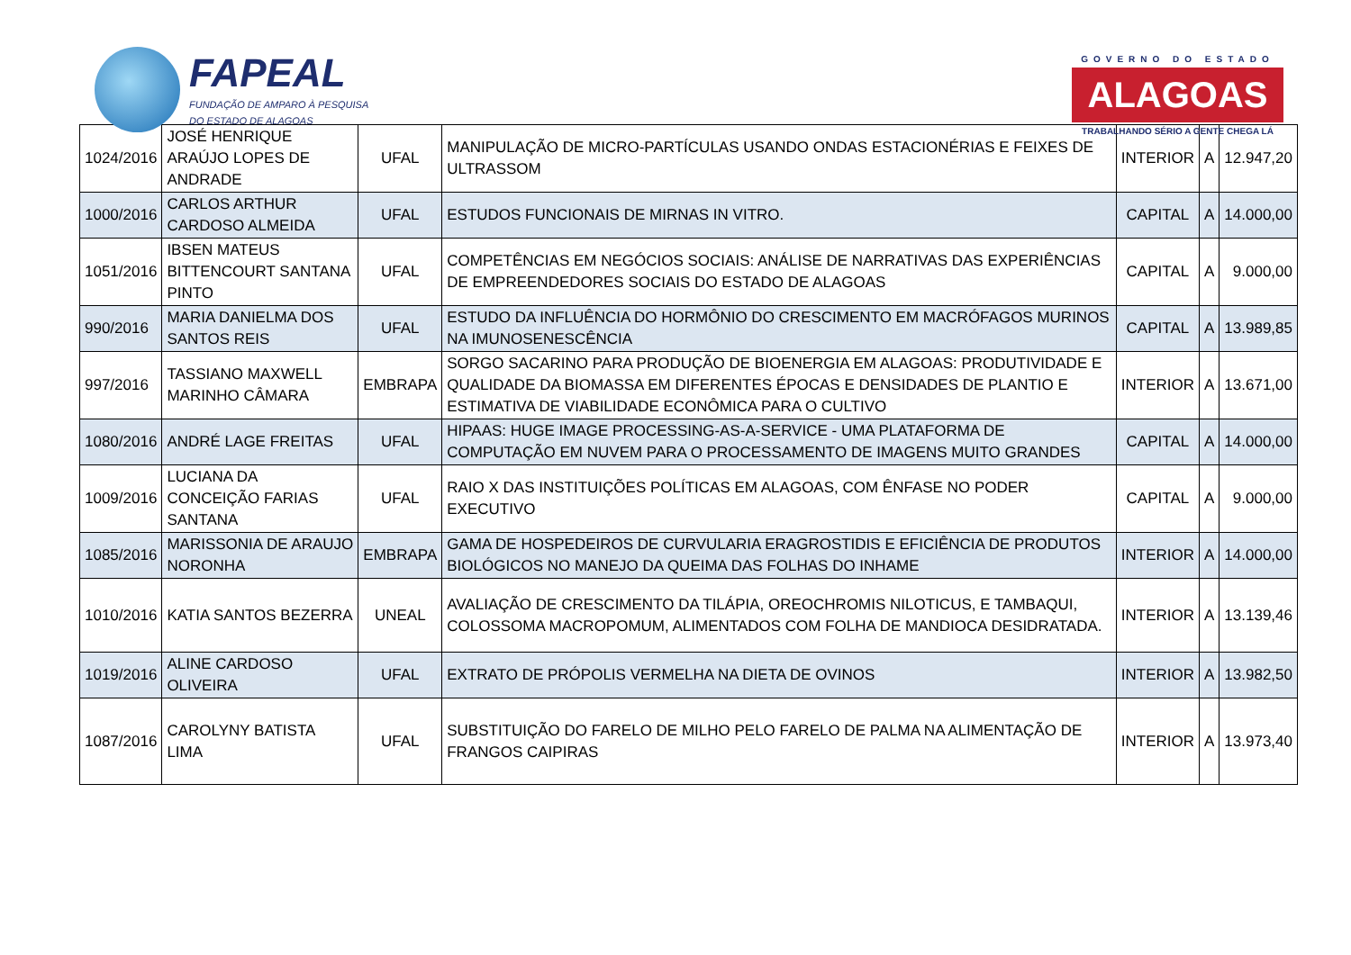FAPEAL
FUNDAÇÃO DE AMPARO À PESQUISA
DO ESTADO DE ALAGOAS
GOVERNO DO ESTADO
ALAGOAS
TRABALHANDO SÉRIO A GENTE CHEGA LÁ
| 1024/2016 | JOSÉ HENRIQUE ARAÚJO LOPES DE ANDRADE | UFAL | MANIPULAÇÃO DE MICRO-PARTÍCULAS USANDO ONDAS ESTACIONÉRIAS E FEIXES DE ULTRASSOM | INTERIOR | A | 12.947,20 |
| 1000/2016 | CARLOS ARTHUR CARDOSO ALMEIDA | UFAL | ESTUDOS FUNCIONAIS DE MIRNAS IN VITRO. | CAPITAL | A | 14.000,00 |
| 1051/2016 | IBSEN MATEUS BITTENCOURT SANTANA PINTO | UFAL | COMPETÊNCIAS EM NEGÓCIOS SOCIAIS: ANÁLISE DE NARRATIVAS DAS EXPERIÊNCIAS DE EMPREENDEDORES SOCIAIS DO ESTADO DE ALAGOAS | CAPITAL | A | 9.000,00 |
| 990/2016 | MARIA DANIELMA DOS SANTOS REIS | UFAL | ESTUDO DA INFLUÊNCIA DO HORMÔNIO DO CRESCIMENTO EM MACRÓFAGOS MURINOS NA IMUNOSENESCÊNCIA | CAPITAL | A | 13.989,85 |
| 997/2016 | TASSIANO MAXWELL MARINHO CÂMARA | EMBRAPA | SORGO SACARINO PARA PRODUÇÃO DE BIOENERGIA EM ALAGOAS: PRODUTIVIDADE E QUALIDADE DA BIOMASSA EM DIFERENTES ÉPOCAS E DENSIDADES DE PLANTIO E ESTIMATIVA DE VIABILIDADE ECONÔMICA PARA O CULTIVO | INTERIOR | A | 13.671,00 |
| 1080/2016 | ANDRÉ LAGE FREITAS | UFAL | HIPAAS: HUGE IMAGE PROCESSING-AS-A-SERVICE - UMA PLATAFORMA DE COMPUTAÇÃO EM NUVEM PARA O PROCESSAMENTO DE IMAGENS MUITO GRANDES | CAPITAL | A | 14.000,00 |
| 1009/2016 | LUCIANA DA CONCEIÇÃO FARIAS SANTANA | UFAL | RAIO X DAS INSTITUIÇÕES POLÍTICAS EM ALAGOAS, COM ÊNFASE NO PODER EXECUTIVO | CAPITAL | A | 9.000,00 |
| 1085/2016 | MARISSONIA DE ARAUJO NORONHA | EMBRAPA | GAMA DE HOSPEDEIROS DE CURVULARIA ERAGROSTIDIS E EFICIÊNCIA DE PRODUTOS BIOLÓGICOS NO MANEJO DA QUEIMA DAS FOLHAS DO INHAME | INTERIOR | A | 14.000,00 |
| 1010/2016 | KATIA SANTOS BEZERRA | UNEAL | AVALIAÇÃO DE CRESCIMENTO DA TILÁPIA, OREOCHROMIS NILOTICUS, E TAMBAQUI, COLOSSOMA MACROPOMUM, ALIMENTADOS COM FOLHA DE MANDIOCA DESIDRATADA. | INTERIOR | A | 13.139,46 |
| 1019/2016 | ALINE CARDOSO OLIVEIRA | UFAL | EXTRATO DE PRÓPOLIS VERMELHA NA DIETA DE OVINOS | INTERIOR | A | 13.982,50 |
| 1087/2016 | CAROLYNY BATISTA LIMA | UFAL | SUBSTITUIÇÃO DO FARELO DE MILHO PELO FARELO DE PALMA NA ALIMENTAÇÃO DE FRANGOS CAIPIRAS | INTERIOR | A | 13.973,40 |